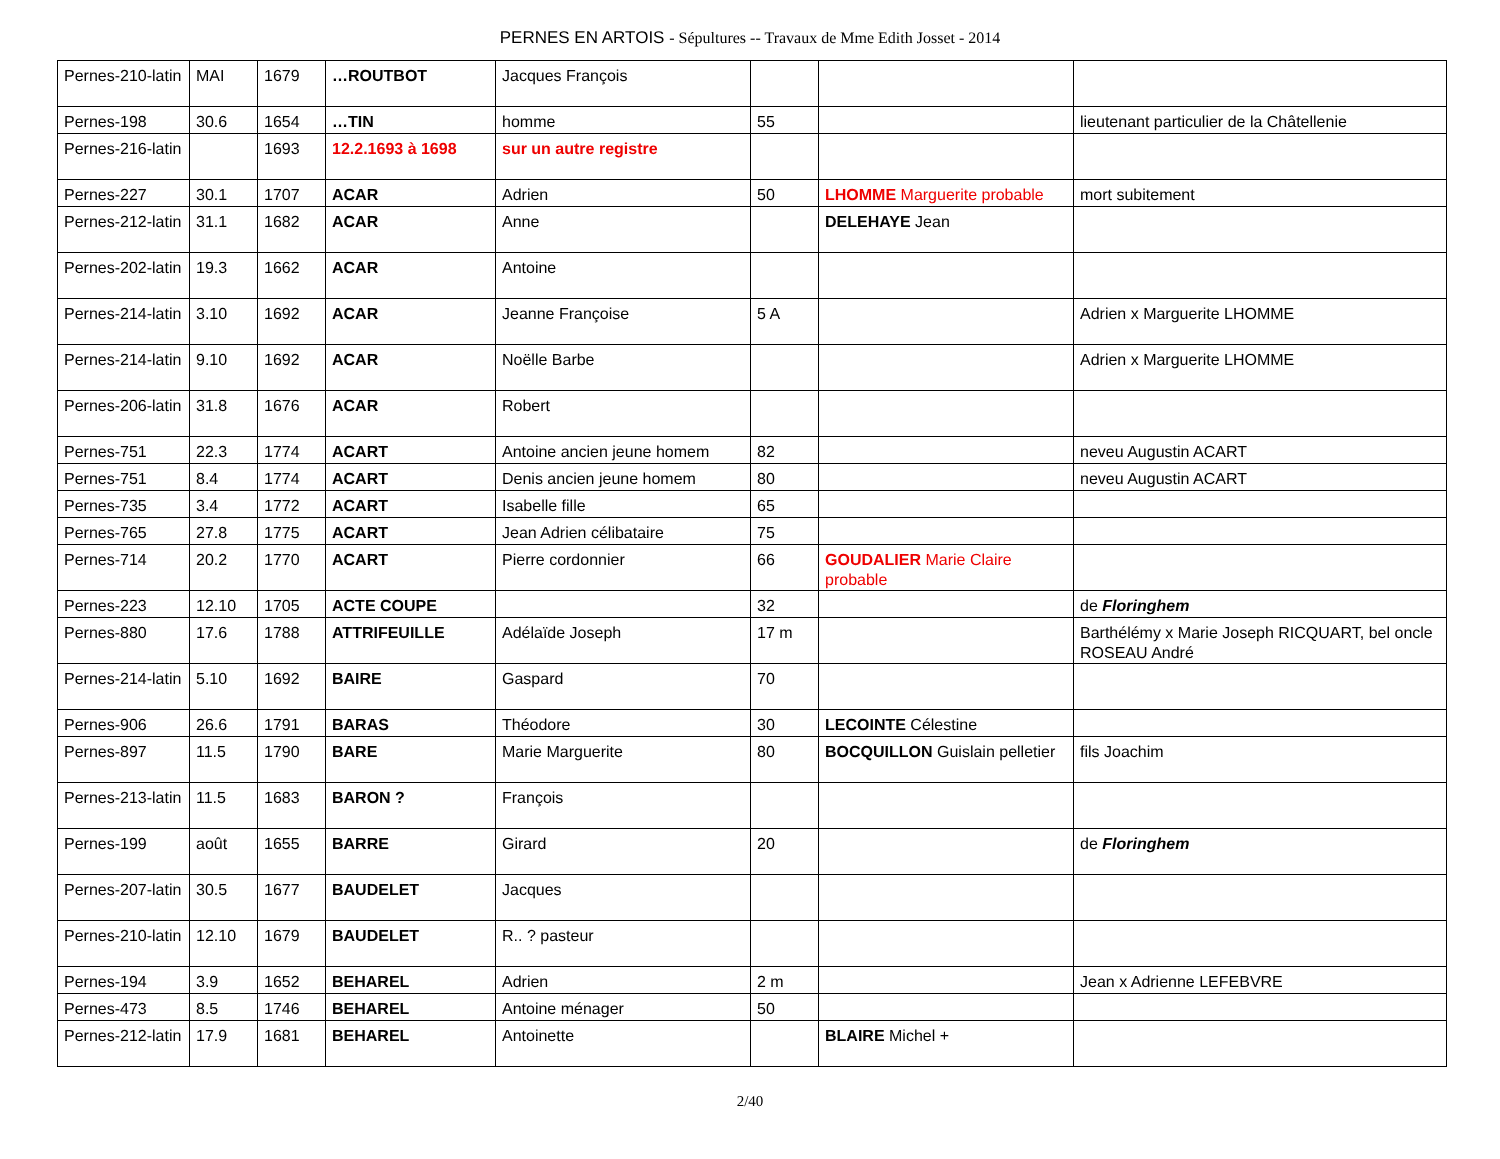PERNES EN ARTOIS - Sépultures -- Travaux de Mme Edith Josset - 2014
| Pernes-210-latin | MAI | 1679 | …ROUTBOT | Jacques François | | | |
| Pernes-198 | 30.6 | 1654 | …TIN | homme | 55 | | lieutenant particulier de la Châtellenie |
| Pernes-216-latin | | 1693 | 12.2.1693 à 1698 | sur un autre registre | | | |
| Pernes-227 | 30.1 | 1707 | ACAR | Adrien | 50 | LHOMME Marguerite probable | mort subitement |
| Pernes-212-latin | 31.1 | 1682 | ACAR | Anne | | DELEHAYE Jean | |
| Pernes-202-latin | 19.3 | 1662 | ACAR | Antoine | | | |
| Pernes-214-latin | 3.10 | 1692 | ACAR | Jeanne Françoise | 5 A | | Adrien x Marguerite LHOMME |
| Pernes-214-latin | 9.10 | 1692 | ACAR | Noëlle Barbe | | | Adrien x Marguerite LHOMME |
| Pernes-206-latin | 31.8 | 1676 | ACAR | Robert | | | |
| Pernes-751 | 22.3 | 1774 | ACART | Antoine ancien jeune homem | 82 | | neveu Augustin ACART |
| Pernes-751 | 8.4 | 1774 | ACART | Denis ancien jeune homem | 80 | | neveu Augustin ACART |
| Pernes-735 | 3.4 | 1772 | ACART | Isabelle fille | 65 | | |
| Pernes-765 | 27.8 | 1775 | ACART | Jean Adrien célibataire | 75 | | |
| Pernes-714 | 20.2 | 1770 | ACART | Pierre cordonnier | 66 | GOUDALIER Marie Claire probable | |
| Pernes-223 | 12.10 | 1705 | ACTE COUPE | | 32 | | de Floringhem |
| Pernes-880 | 17.6 | 1788 | ATTRIFEUILLE | Adélaïde Joseph | 17 m | | Barthélémy x Marie Joseph RICQUART, bel oncle ROSEAU André |
| Pernes-214-latin | 5.10 | 1692 | BAIRE | Gaspard | 70 | | |
| Pernes-906 | 26.6 | 1791 | BARAS | Théodore | 30 | LECOINTE Célestine | |
| Pernes-897 | 11.5 | 1790 | BARE | Marie Marguerite | 80 | BOCQUILLON Guislain pelletier | fils Joachim |
| Pernes-213-latin | 11.5 | 1683 | BARON ? | François | | | |
| Pernes-199 | août | 1655 | BARRE | Girard | 20 | | de Floringhem |
| Pernes-207-latin | 30.5 | 1677 | BAUDELET | Jacques | | | |
| Pernes-210-latin | 12.10 | 1679 | BAUDELET | R.. ? pasteur | | | |
| Pernes-194 | 3.9 | 1652 | BEHAREL | Adrien | 2 m | | Jean x Adrienne LEFEBVRE |
| Pernes-473 | 8.5 | 1746 | BEHAREL | Antoine ménager | 50 | | |
| Pernes-212-latin | 17.9 | 1681 | BEHAREL | Antoinette | | BLAIRE Michel + | |
2/40